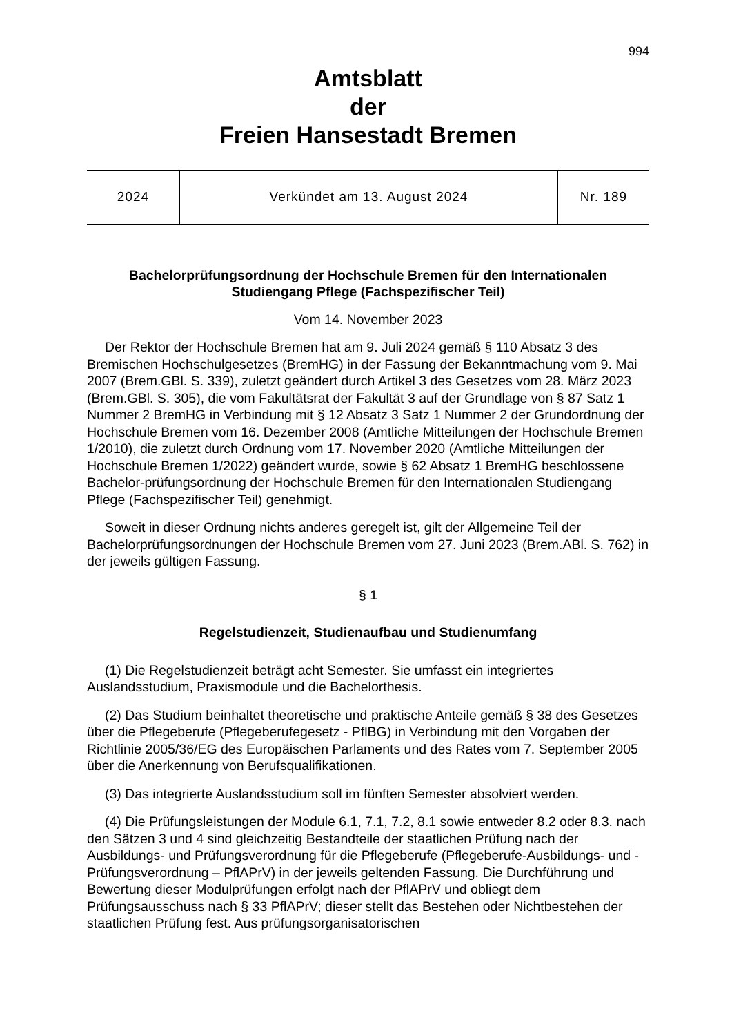994
Amtsblatt
der
Freien Hansestadt Bremen
| 2024 | Verkündet am 13. August 2024 | Nr. 189 |
Bachelorprüfungsordnung der Hochschule Bremen für den Internationalen Studiengang Pflege (Fachspezifischer Teil)
Vom 14. November 2023
Der Rektor der Hochschule Bremen hat am 9. Juli 2024 gemäß § 110 Absatz 3 des Bremischen Hochschulgesetzes (BremHG) in der Fassung der Bekanntmachung vom 9. Mai 2007 (Brem.GBl. S. 339), zuletzt geändert durch Artikel 3 des Gesetzes vom 28. März 2023 (Brem.GBl. S. 305), die vom Fakultätsrat der Fakultät 3 auf der Grundlage von § 87 Satz 1 Nummer 2 BremHG in Verbindung mit § 12 Absatz 3 Satz 1 Nummer 2 der Grundordnung der Hochschule Bremen vom 16. Dezember 2008 (Amtliche Mitteilungen der Hochschule Bremen 1/2010), die zuletzt durch Ordnung vom 17. November 2020 (Amtliche Mitteilungen der Hochschule Bremen 1/2022) geändert wurde, sowie § 62 Absatz 1 BremHG beschlossene Bachelor-prüfungsordnung der Hochschule Bremen für den Internationalen Studiengang Pflege (Fachspezifischer Teil) genehmigt.
Soweit in dieser Ordnung nichts anderes geregelt ist, gilt der Allgemeine Teil der Bachelorprüfungsordnungen der Hochschule Bremen vom 27. Juni 2023 (Brem.ABl. S. 762) in der jeweils gültigen Fassung.
§ 1
Regelstudienzeit, Studienaufbau und Studienumfang
(1) Die Regelstudienzeit beträgt acht Semester. Sie umfasst ein integriertes Auslandsstudium, Praxismodule und die Bachelorthesis.
(2) Das Studium beinhaltet theoretische und praktische Anteile gemäß § 38 des Gesetzes über die Pflegeberufe (Pflegeberufegesetz - PflBG) in Verbindung mit den Vorgaben der Richtlinie 2005/36/EG des Europäischen Parlaments und des Rates vom 7. September 2005 über die Anerkennung von Berufsqualifikationen.
(3) Das integrierte Auslandsstudium soll im fünften Semester absolviert werden.
(4) Die Prüfungsleistungen der Module 6.1, 7.1, 7.2, 8.1 sowie entweder 8.2 oder 8.3. nach den Sätzen 3 und 4 sind gleichzeitig Bestandteile der staatlichen Prüfung nach der Ausbildungs- und Prüfungsverordnung für die Pflegeberufe (Pflegeberufe-Ausbildungs- und -Prüfungsverordnung – PflAPrV) in der jeweils geltenden Fassung. Die Durchführung und Bewertung dieser Modulprüfungen erfolgt nach der PflAPrV und obliegt dem Prüfungsausschuss nach § 33 PflAPrV; dieser stellt das Bestehen oder Nichtbestehen der staatlichen Prüfung fest. Aus prüfungsorganisatorischen